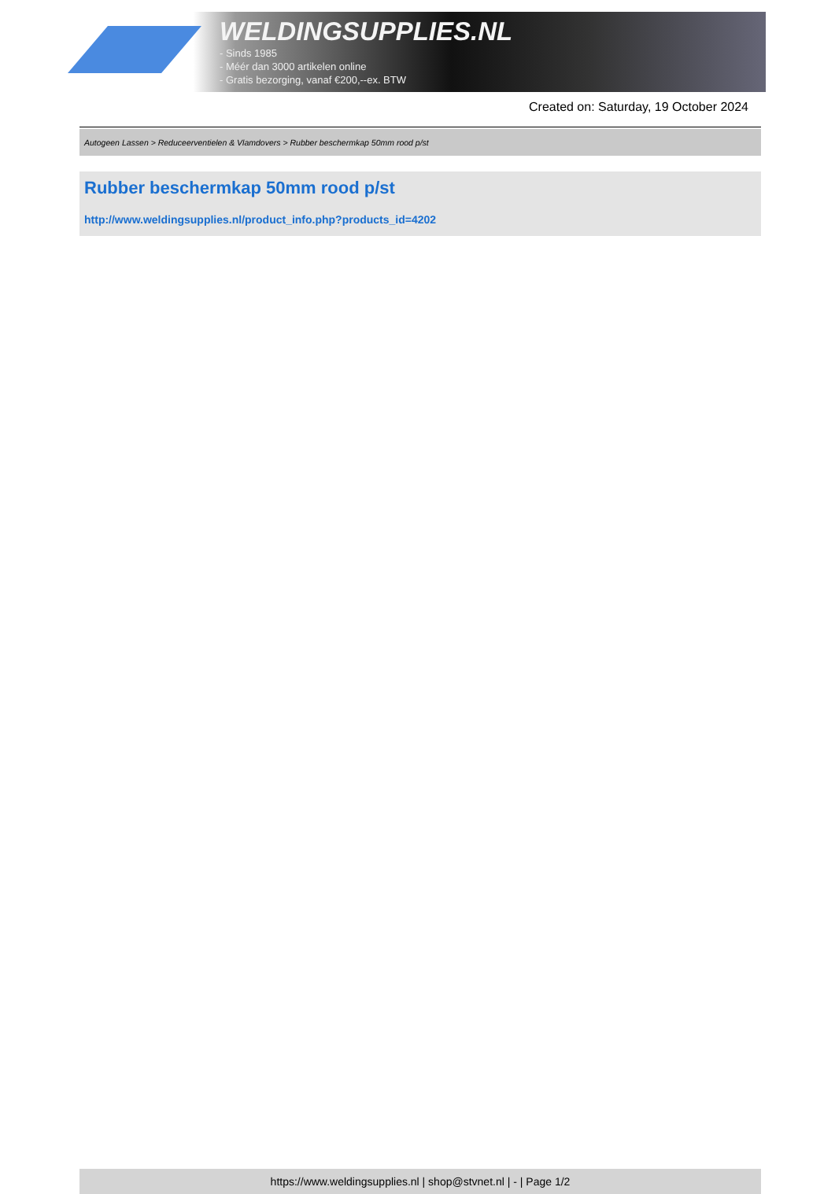WELDINGSUPPLIES.NL
- Sinds 1985
- Méér dan 3000 artikelen online
- Gratis bezorging, vanaf €200,--ex. BTW
Created on: Saturday, 19 October 2024
Autogeen Lassen > Reduceerventielen & Vlamdovers > Rubber beschermkap 50mm rood p/st
Rubber beschermkap 50mm rood p/st
http://www.weldingsupplies.nl/product_info.php?products_id=4202
https://www.weldingsupplies.nl | shop@stvnet.nl | - | Page 1/2